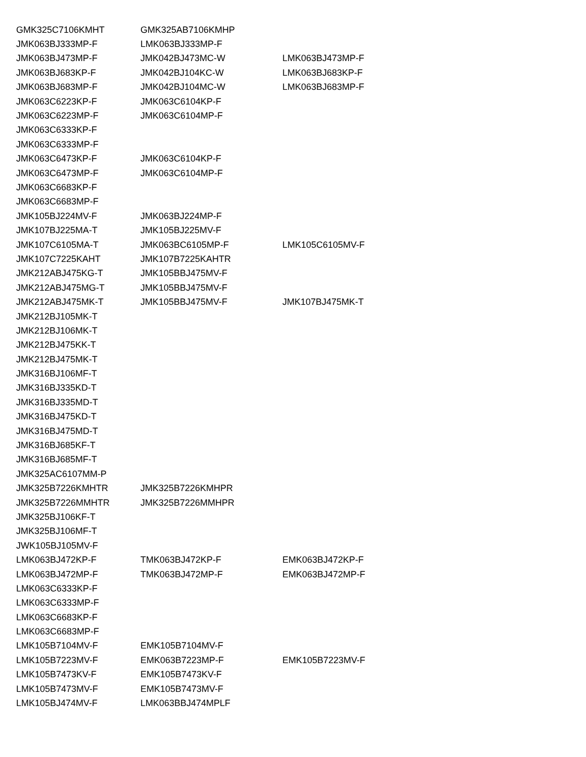| GMK325C7106KMHT | GMK325AB7106KMHP | |
| JMK063BJ333MP-F | LMK063BJ333MP-F | |
| JMK063BJ473MP-F | JMK042BJ473MC-W | LMK063BJ473MP-F |
| JMK063BJ683KP-F | JMK042BJ104KC-W | LMK063BJ683KP-F |
| JMK063BJ683MP-F | JMK042BJ104MC-W | LMK063BJ683MP-F |
| JMK063C6223KP-F | JMK063C6104KP-F | |
| JMK063C6223MP-F | JMK063C6104MP-F | |
| JMK063C6333KP-F | | |
| JMK063C6333MP-F | | |
| JMK063C6473KP-F | JMK063C6104KP-F | |
| JMK063C6473MP-F | JMK063C6104MP-F | |
| JMK063C6683KP-F | | |
| JMK063C6683MP-F | | |
| JMK105BJ224MV-F | JMK063BJ224MP-F | |
| JMK107BJ225MA-T | JMK105BJ225MV-F | |
| JMK107C6105MA-T | JMK063BC6105MP-F | LMK105C6105MV-F |
| JMK107C7225KAHT | JMK107B7225KAHTR | |
| JMK212ABJ475KG-T | JMK105BBJ475MV-F | |
| JMK212ABJ475MG-T | JMK105BBJ475MV-F | |
| JMK212ABJ475MK-T | JMK105BBJ475MV-F | JMK107BJ475MK-T |
| JMK212BJ105MK-T | | |
| JMK212BJ106MK-T | | |
| JMK212BJ475KK-T | | |
| JMK212BJ475MK-T | | |
| JMK316BJ106MF-T | | |
| JMK316BJ335KD-T | | |
| JMK316BJ335MD-T | | |
| JMK316BJ475KD-T | | |
| JMK316BJ475MD-T | | |
| JMK316BJ685KF-T | | |
| JMK316BJ685MF-T | | |
| JMK325AC6107MM-P | | |
| JMK325B7226KMHTR | JMK325B7226KMHPR | |
| JMK325B7226MMHTR | JMK325B7226MMHPR | |
| JMK325BJ106KF-T | | |
| JMK325BJ106MF-T | | |
| JWK105BJ105MV-F | | |
| LMK063BJ472KP-F | TMK063BJ472KP-F | EMK063BJ472KP-F |
| LMK063BJ472MP-F | TMK063BJ472MP-F | EMK063BJ472MP-F |
| LMK063C6333KP-F | | |
| LMK063C6333MP-F | | |
| LMK063C6683KP-F | | |
| LMK063C6683MP-F | | |
| LMK105B7104MV-F | EMK105B7104MV-F | |
| LMK105B7223MV-F | EMK063B7223MP-F | EMK105B7223MV-F |
| LMK105B7473KV-F | EMK105B7473KV-F | |
| LMK105B7473MV-F | EMK105B7473MV-F | |
| LMK105BJ474MV-F | LMK063BBJ474MPLF | |